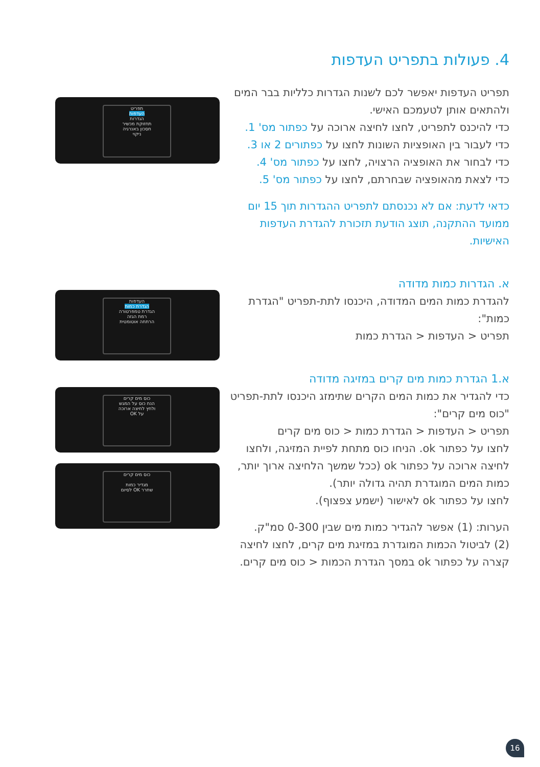4. פעולות בתפריט העדפות
תפריט העדפות יאפשר לכם לשנות הגדרות כלליות בבר המים ולהתאים אותן לטעמכם האישי.
כדי להיכנס לתפריט, לחצו לחיצה ארוכה על כפתור מס' 1.
כדי לעבור בין האופציות השונות לחצו על כפתורים 2 או 3.
כדי לבחור את האופציה הרצויה, לחצו על כפתור מס' 4.
כדי לצאת מהאופציה שבחרתם, לחצו על כפתור מס' 5.
כדאי לדעת: אם לא נכנסתם לתפריט ההגדרות תוך 15 יום ממועד ההתקנה, תוצג הודעת תזכורת להגדרת העדפות האישיות.
א. הגדרות כמות מדודה
להגדרת כמות המים המדודה, היכנסו לתת-תפריט "הגדרת כמות":
תפריט < העדפות < הגדרת כמות
א.1 הגדרת כמות מים קרים במזיגה מדודה
כדי להגדיר את כמות המים הקרים שתימזג היכנסו לתת-תפריט "כוס מים קרים":
תפריט < העדפות < הגדרת כמות < כוס מים קרים
לחצו על כפתור ok. הניחו כוס מתחת לפיית המזיגה, ולחצו לחיצה ארוכה על כפתור ok (ככל שמשך הלחיצה ארוך יותר, כמות המים המוגדרת תהיה גדולה יותר).
לחצו על כפתור ok לאישור (ישמע צפצוף).
הערות: (1) אפשר להגדיר כמות מים שבין 0-300 סמ"ק.
(2) לביטול הכמות המוגדרת במזיגת מים קרים, לחצו לחיצה קצרה על כפתור ok במסך הגדרת הכמות < כוס מים קרים.
תפריט
העדפות
הגדרות
תחזוקת מכשיר
חסכון באנרגיה
ניקוי
העדפות
הגדרת כמות
הגדרת טמפרטורה
רמת הגזה
הרתחה אוטומטית
כוס מים קרים
הנח כוס על המגש
ולחץ לחיצה ארוכה
על OK
כוס מים קרים
מגדיר כמות
שחרר OK לסיום
16